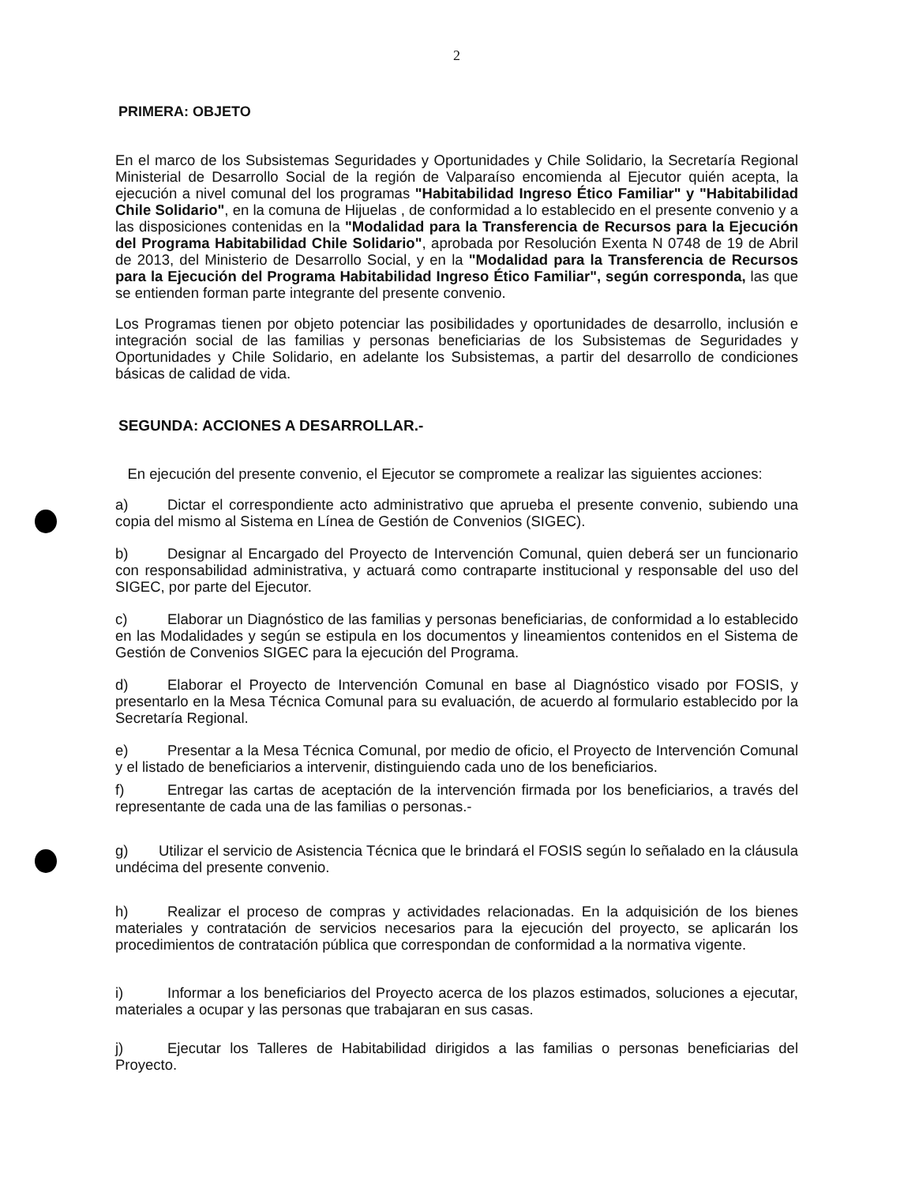2
PRIMERA: OBJETO
En el marco de los Subsistemas Seguridades y Oportunidades y Chile Solidario, la Secretaría Regional Ministerial de Desarrollo Social de la región de Valparaíso encomienda al Ejecutor quién acepta, la ejecución a nivel comunal del los programas "Habitabilidad Ingreso Ético Familiar" y "Habitabilidad Chile Solidario", en la comuna de Hijuelas , de conformidad a lo establecido en el presente convenio y a las disposiciones contenidas en la "Modalidad para la Transferencia de Recursos para la Ejecución del Programa Habitabilidad Chile Solidario", aprobada por Resolución Exenta N 0748 de 19 de Abril de 2013, del Ministerio de Desarrollo Social, y en la "Modalidad para la Transferencia de Recursos para la Ejecución del Programa Habitabilidad Ingreso Ético Familiar", según corresponda, las que se entienden forman parte integrante del presente convenio.
Los Programas tienen por objeto potenciar las posibilidades y oportunidades de desarrollo, inclusión e integración social de las familias y personas beneficiarias de los Subsistemas de Seguridades y Oportunidades y Chile Solidario, en adelante los Subsistemas, a partir del desarrollo de condiciones básicas de calidad de vida.
SEGUNDA: ACCIONES A DESARROLLAR.-
En ejecución del presente convenio, el Ejecutor se compromete a realizar las siguientes acciones:
a) Dictar el correspondiente acto administrativo que aprueba el presente convenio, subiendo una copia del mismo al Sistema en Línea de Gestión de Convenios (SIGEC).
b) Designar al Encargado del Proyecto de Intervención Comunal, quien deberá ser un funcionario con responsabilidad administrativa, y actuará como contraparte institucional y responsable del uso del SIGEC, por parte del Ejecutor.
c) Elaborar un Diagnóstico de las familias y personas beneficiarias, de conformidad a lo establecido en las Modalidades y según se estipula en los documentos y lineamientos contenidos en el Sistema de Gestión de Convenios SIGEC para la ejecución del Programa.
d) Elaborar el Proyecto de Intervención Comunal en base al Diagnóstico visado por FOSIS, y presentarlo en la Mesa Técnica Comunal para su evaluación, de acuerdo al formulario establecido por la Secretaría Regional.
e) Presentar a la Mesa Técnica Comunal, por medio de oficio, el Proyecto de Intervención Comunal y el listado de beneficiarios a intervenir, distinguiendo cada uno de los beneficiarios.
f) Entregar las cartas de aceptación de la intervención firmada por los beneficiarios, a través del representante de cada una de las familias o personas.-
g) Utilizar el servicio de Asistencia Técnica que le brindará el FOSIS según lo señalado en la cláusula undécima del presente convenio.
h) Realizar el proceso de compras y actividades relacionadas. En la adquisición de los bienes materiales y contratación de servicios necesarios para la ejecución del proyecto, se aplicarán los procedimientos de contratación pública que correspondan de conformidad a la normativa vigente.
i) Informar a los beneficiarios del Proyecto acerca de los plazos estimados, soluciones a ejecutar, materiales a ocupar y las personas que trabajaran en sus casas.
j) Ejecutar los Talleres de Habitabilidad dirigidos a las familias o personas beneficiarias del Proyecto.